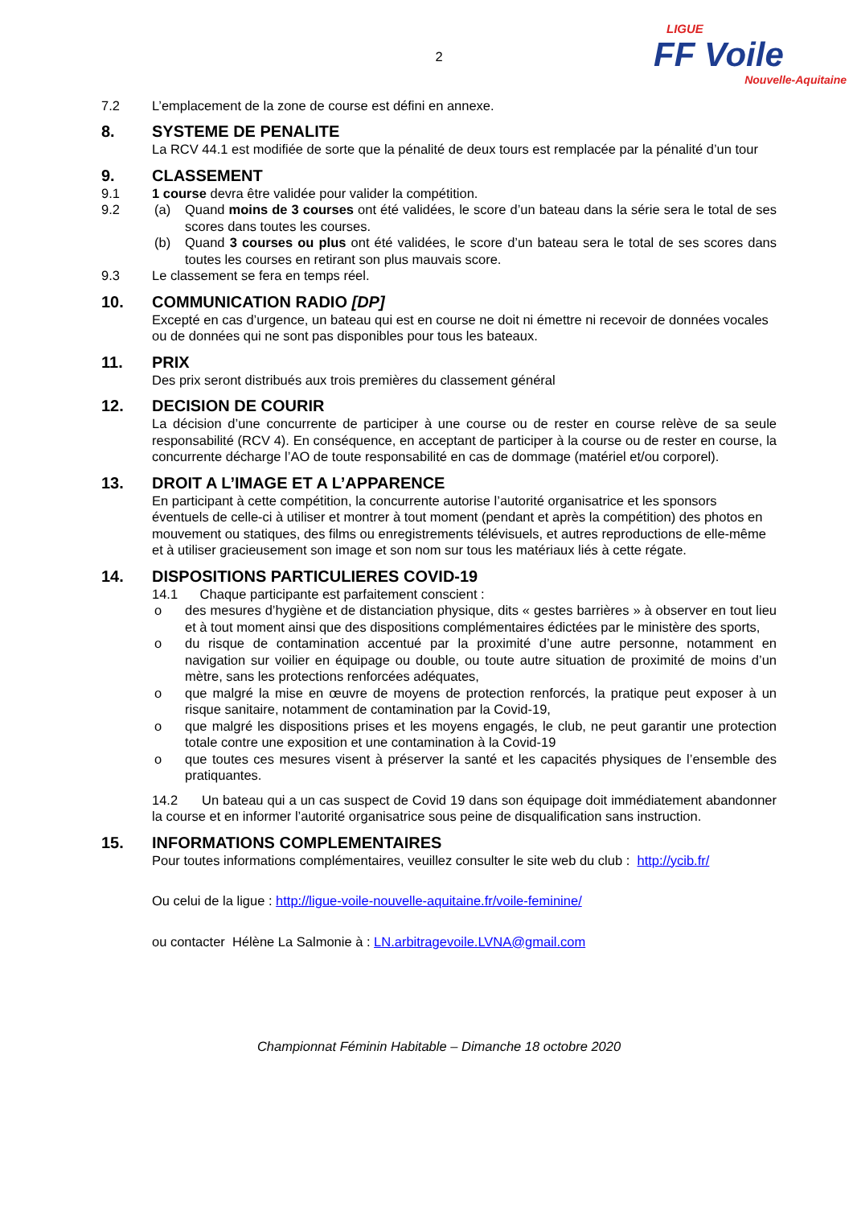LIGUE
FF Voile
Nouvelle-Aquitaine
2
7.2 L’emplacement de la zone de course est défini en annexe.
8. SYSTEME DE PENALITE
La RCV 44.1 est modifiée de sorte que la pénalité de deux tours est remplacée par la pénalité d’un tour
9. CLASSEMENT
9.1 1 course devra être validée pour valider la compétition.
9.2 (a) Quand moins de 3 courses ont été validées, le score d’un bateau dans la série sera le total de ses scores dans toutes les courses.
(b) Quand 3 courses ou plus ont été validées, le score d’un bateau sera le total de ses scores dans toutes les courses en retirant son plus mauvais score.
9.3 Le classement se fera en temps réel.
10. COMMUNICATION RADIO [DP]
Excepté en cas d’urgence, un bateau qui est en course ne doit ni émettre ni recevoir de données vocales ou de données qui ne sont pas disponibles pour tous les bateaux.
11. PRIX
Des prix seront distribués aux trois premières du classement général
12. DECISION DE COURIR
La décision d’une concurrente de participer à une course ou de rester en course relève de sa seule responsabilité (RCV 4). En conséquence, en acceptant de participer à la course ou de rester en course, la concurrente décharge l’AO de toute responsabilité en cas de dommage (matériel et/ou corporel).
13. DROIT A L’IMAGE ET A L’APPARENCE
En participant à cette compétition, la concurrente autorise l’autorité organisatrice et les sponsors éventuels de celle-ci à utiliser et montrer à tout moment (pendant et après la compétition) des photos en mouvement ou statiques, des films ou enregistrements télévisuels, et autres reproductions de elle-même et à utiliser gracieusement son image et son nom sur tous les matériaux liés à cette régate.
14. DISPOSITIONS PARTICULIERES COVID-19
14.1 Chaque participante est parfaitement conscient :
o des mesures d’hygiène et de distanciation physique, dits « gestes barrières » à observer en tout lieu et à tout moment ainsi que des dispositions complémentaires édictées par le ministère des sports,
o du risque de contamination accentué par la proximité d’une autre personne, notamment en navigation sur voilier en équipage ou double, ou toute autre situation de proximité de moins d’un mètre, sans les protections renforcées adéquates,
o que malgré la mise en œuvre de moyens de protection renforcés, la pratique peut exposer à un risque sanitaire, notamment de contamination par la Covid-19,
o que malgré les dispositions prises et les moyens engagés, le club, ne peut garantir une protection totale contre une exposition et une contamination à la Covid-19
o que toutes ces mesures visent à préserver la santé et les capacités physiques de l’ensemble des pratiquantes.
14.2 Un bateau qui a un cas suspect de Covid 19 dans son équipage doit immédiatement abandonner la course et en informer l’autorité organisatrice sous peine de disqualification sans instruction.
15. INFORMATIONS COMPLEMENTAIRES
Pour toutes informations complémentaires, veuillez consulter le site web du club : http://ycib.fr/
Ou celui de la ligue : http://ligue-voile-nouvelle-aquitaine.fr/voile-feminine/
ou contacter Hélène La Salmonie à : LN.arbitragevoile.LVNA@gmail.com
Championnat Féminin Habitable – Dimanche 18 octobre 2020